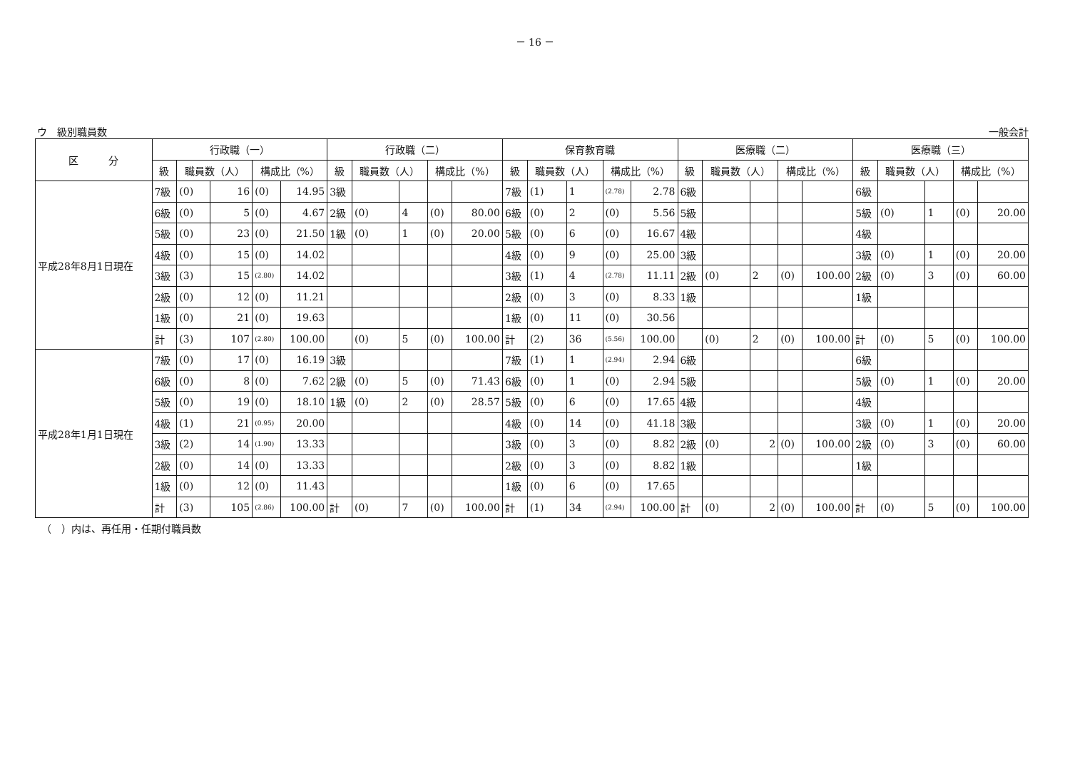－ 16 －
ウ　級別職員数 一般会計
| 区 分 | 行政職（一） | | | | | 行政職（二） | | | | | 保育教育職 | | | | | 医療職（二） | | | | | 医療職（三） | | | | |
| --- | --- | --- | --- | --- | --- | --- | --- | --- | --- | --- | --- | --- | --- | --- | --- | --- | --- | --- | --- | --- | --- | --- | --- | --- | --- |
| | 級 | 職員数（人） | | 構成比（%） | | 級 | 職員数（人） | | 構成比（%） | | 級 | 職員数（人） | | 構成比（%） | | 級 | 職員数（人） | | 構成比（%） | | 級 | 職員数（人） | | 構成比（%） | |
| 平成28年8月1日現在 | 7級 | (0) | 16 | (0) | 14.95 | 3級 | | | | | 7級 | (1) | 1 | (2.78) | 2.78 | 6級 | | | | | 6級 | | | | |
| | 6級 | (0) | 5 | (0) | 4.67 | 2級 | (0) | 4 | (0) | 80.00 | 6級 | (0) | 2 | (0) | 5.56 | 5級 | | | | | 5級 | (0) | 1 | (0) | 20.00 |
| | 5級 | (0) | 23 | (0) | 21.50 | 1級 | (0) | 1 | (0) | 20.00 | 5級 | (0) | 6 | (0) | 16.67 | 4級 | | | | | 4級 | | | | |
| | 4級 | (0) | 15 | (0) | 14.02 | | | | | | 4級 | (0) | 9 | (0) | 25.00 | 3級 | | | | | 3級 | (0) | 1 | (0) | 20.00 |
| | 3級 | (3) | 15 | (2.80) | 14.02 | | | | | | 3級 | (1) | 4 | (2.78) | 11.11 | 2級 | (0) | 2 | (0) | 100.00 | 2級 | (0) | 3 | (0) | 60.00 |
| | 2級 | (0) | 12 | (0) | 11.21 | | | | | | 2級 | (0) | 3 | (0) | 8.33 | 1級 | | | | | 1級 | | | | |
| | 1級 | (0) | 21 | (0) | 19.63 | | | | | | 1級 | (0) | 11 | (0) | 30.56 | | | | | | | | | | |
| | 計 | (3) | 107 | (2.80) | 100.00 | | (0) | 5 | (0) | 100.00 | 計 | (2) | 36 | (5.56) | 100.00 | | (0) | 2 | (0) | 100.00 | 計 | (0) | 5 | (0) | 100.00 |
| 平成28年1月1日現在 | 7級 | (0) | 17 | (0) | 16.19 | 3級 | | | | | 7級 | (1) | 1 | (2.94) | 2.94 | 6級 | | | | | 6級 | | | | |
| | 6級 | (0) | 8 | (0) | 7.62 | 2級 | (0) | 5 | (0) | 71.43 | 6級 | (0) | 1 | (0) | 2.94 | 5級 | | | | | 5級 | (0) | 1 | (0) | 20.00 |
| | 5級 | (0) | 19 | (0) | 18.10 | 1級 | (0) | 2 | (0) | 28.57 | 5級 | (0) | 6 | (0) | 17.65 | 4級 | | | | | 4級 | | | | |
| | 4級 | (1) | 21 | (0.95) | 20.00 | | | | | | 4級 | (0) | 14 | (0) | 41.18 | 3級 | | | | | 3級 | (0) | 1 | (0) | 20.00 |
| | 3級 | (2) | 14 | (1.90) | 13.33 | | | | | | 3級 | (0) | 3 | (0) | 8.82 | 2級 | (0) | 2 | (0) | 100.00 | 2級 | (0) | 3 | (0) | 60.00 |
| | 2級 | (0) | 14 | (0) | 13.33 | | | | | | 2級 | (0) | 3 | (0) | 8.82 | 1級 | | | | | 1級 | | | | |
| | 1級 | (0) | 12 | (0) | 11.43 | | | | | | 1級 | (0) | 6 | (0) | 17.65 | | | | | | | | | | |
| | 計 | (3) | 105 | (2.86) | 100.00 | 計 | (0) | 7 | (0) | 100.00 | 計 | (1) | 34 | (2.94) | 100.00 | 計 | (0) | 2 | (0) | 100.00 | 計 | (0) | 5 | (0) | 100.00 |
（　）内は、再任用・任期付職員数